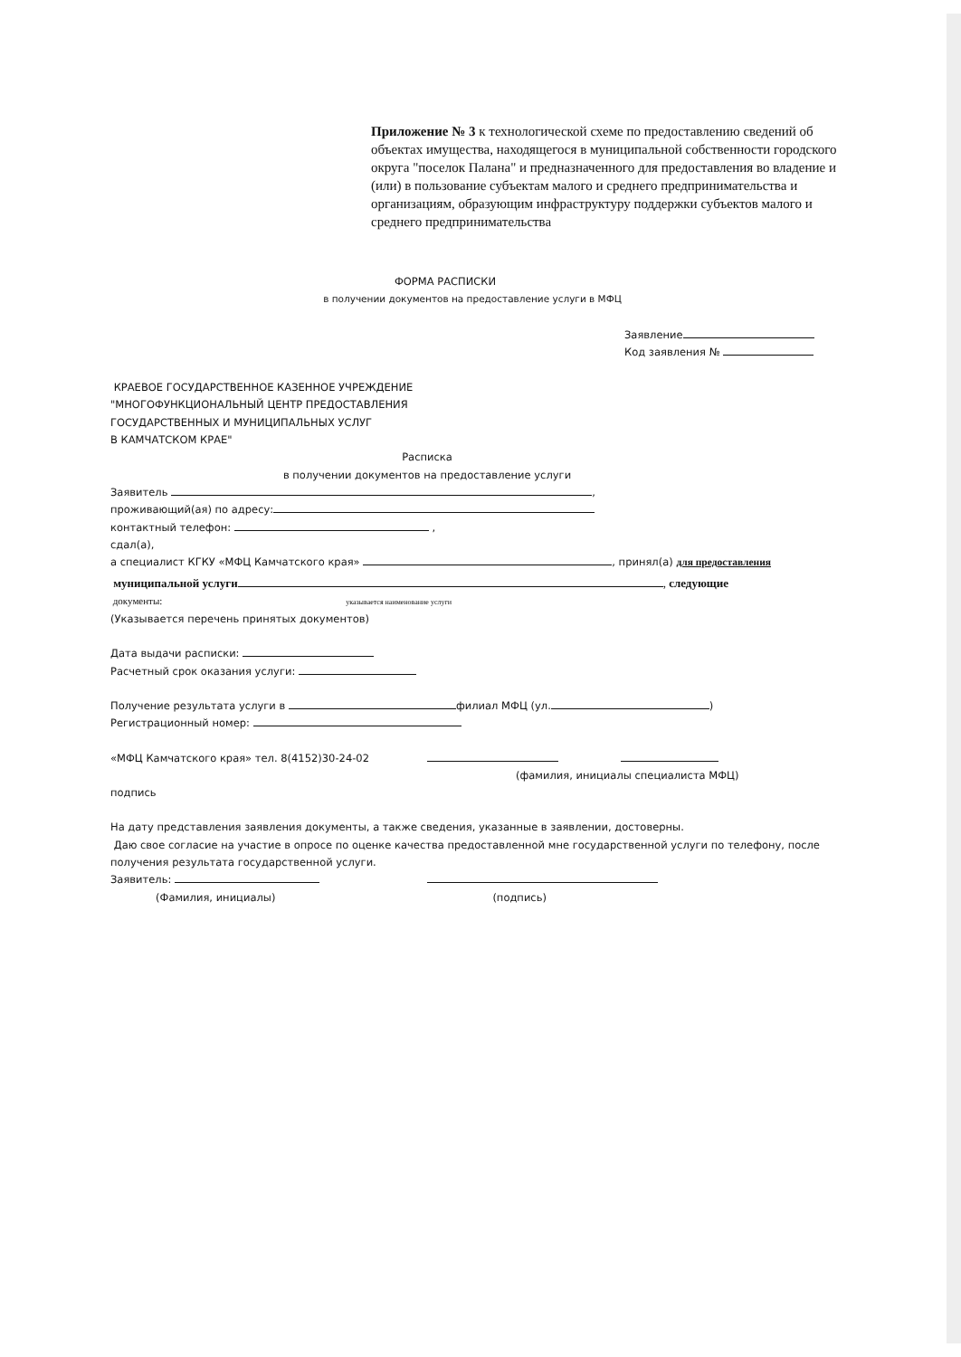Приложение № 3 к технологической схеме по предоставлению сведений об объектах имущества, находящегося в муниципальной собственности городского округа "поселок Палана" и предназначенного для предоставления во владение и (или) в пользование субъектам малого и среднего предпринимательства и организациям, образующим инфраструктуру поддержки субъектов малого и среднего предпринимательства
ФОРМА РАСПИСКИ
в получении документов на предоставление услуги в МФЦ
Заявление
Код заявления №
КРАЕВОЕ ГОСУДАРСТВЕННОЕ КАЗЕННОЕ УЧРЕЖДЕНИЕ
"МНОГОФУНКЦИОНАЛЬНЫЙ ЦЕНТР ПРЕДОСТАВЛЕНИЯ
ГОСУДАРСТВЕННЫХ И МУНИЦИПАЛЬНЫХ УСЛУГ
В КАМЧАТСКОМ КРАЕ"
Расписка
в получении документов на предоставление услуги
Заявитель ,
проживающий(ая) по адресу:
контактный телефон: ,
сдал(а),
а специалист КГКУ «МФЦ Камчатского края» , принял(а) для предоставления
муниципальной услуги , следующие
документы: указывается наименование услуги
(Указывается перечень принятых документов)
Дата выдачи расписки:
Расчетный срок оказания услуги:
Получение результата услуги в филиал МФЦ (ул. )
Регистрационный номер:
«МФЦ Камчатского края» тел. 8(4152)30-24-02
(фамилия, инициалы специалиста МФЦ)
подпись
На дату представления заявления документы, а также сведения, указанные в заявлении, достоверны.
Даю свое согласие на участие в опросе по оценке качества предоставленной мне государственной услуги по телефону, после получения результата государственной услуги.
Заявитель:
(Фамилия, инициалы) (подпись)